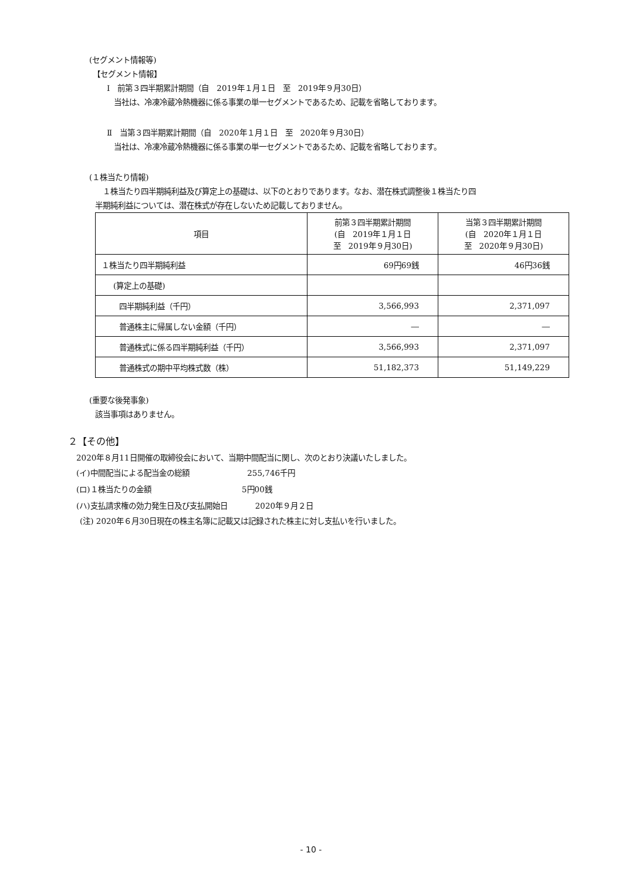(セグメント情報等)
【セグメント情報】
Ⅰ　前第３四半期累計期間（自　2019年１月１日　至　2019年９月30日）
当社は、冷凍冷蔵冷熱機器に係る事業の単一セグメントであるため、記載を省略しております。
Ⅱ　当第３四半期累計期間（自　2020年１月１日　至　2020年９月30日）
当社は、冷凍冷蔵冷熱機器に係る事業の単一セグメントであるため、記載を省略しております。
(１株当たり情報)
　１株当たり四半期純利益及び算定上の基礎は、以下のとおりであります。なお、潜在株式調整後１株当たり四
半期純利益については、潜在株式が存在しないため記載しておりません。
| 項目 | 前第３四半期累計期間 (自 2019年１月１日 至 2019年９月30日) | 当第３四半期累計期間 (自 2020年１月１日 至 2020年９月30日) |
| １株当たり四半期純利益 | 69円69銭 | 46円36銭 |
| (算定上の基礎) | | |
| 四半期純利益（千円） | 3,566,993 | 2,371,097 |
| 普通株主に帰属しない金額（千円） | ― | ― |
| 普通株式に係る四半期純利益（千円） | 3,566,993 | 2,371,097 |
| 普通株式の期中平均株式数（株） | 51,182,373 | 51,149,229 |
(重要な後発事象)
該当事項はありません。
２【その他】
2020年８月11日開催の取締役会において、当期中間配当に関し、次のとおり決議いたしました。
(イ)中間配当による配当金の総額 255,746千円
(ロ)１株当たりの金額 5円00銭
(ハ)支払請求権の効力発生日及び支払開始日 2020年９月２日
(注) 2020年６月30日現在の株主名簿に記載又は記録された株主に対し支払いを行いました。
- 10 -